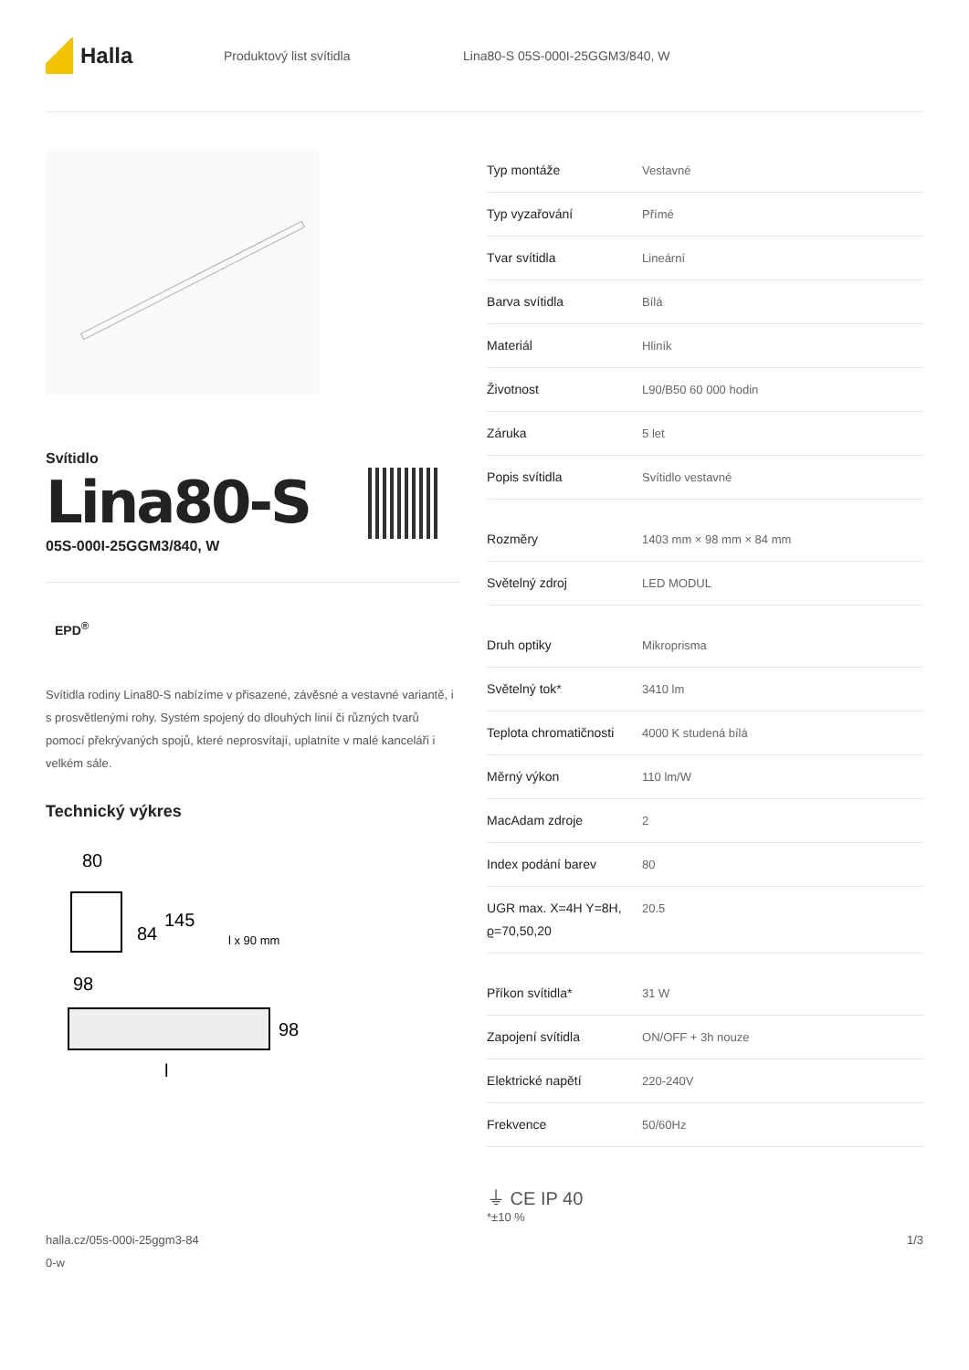Halla
Produktový list svítidla
Lina80-S 05S-000I-25GGM3/840, W
Svítidlo
Lina80-S
05S-000I-25GGM3/840, W
EPD<sup>®</sup>
Svítidla rodiny Lina80-S nabízíme v přisazené, závěsné a vestavné variantě, i s prosvětlenými rohy. Systém spojený do dlouhých linií či různých tvarů pomocí překrývaných spojů, které neprosvítají, uplatníte v malé kanceláři i velkém sále.
Technický výkres
80
84
145
98
l x 90 mm
98
l
| Typ montáže | Vestavné |
| Typ vyzařování | Přímé |
| Tvar svítidla | Lineární |
| Barva svítidla | Bílá |
| Materiál | Hliník |
| Životnost | L90/B50 60 000 hodin |
| Záruka | 5 let |
| Popis svítidla | Svítidlo vestavné |
| Rozměry | 1403 mm × 98 mm × 84 mm |
| Světelný zdroj | LED MODUL |
| Druh optiky | Mikroprisma |
| Světelný tok* | 3410 lm |
| Teplota chromatičnosti | 4000 K studená bílá |
| Měrný výkon | 110 lm/W |
| MacAdam zdroje | 2 |
| Index podání barev | 80 |
| UGR max. X=4H Y=8H, ϱ=70,50,20 | 20.5 |
| Příkon svítidla* | 31 W |
| Zapojení svítidla | ON/OFF + 3h nouze |
| Elektrické napětí | 220-240V |
| Frekvence | 50/60Hz |
⏚ CE IP 40
*±10 %
halla.cz/05s-000i-25ggm3-84
0-w
1/3